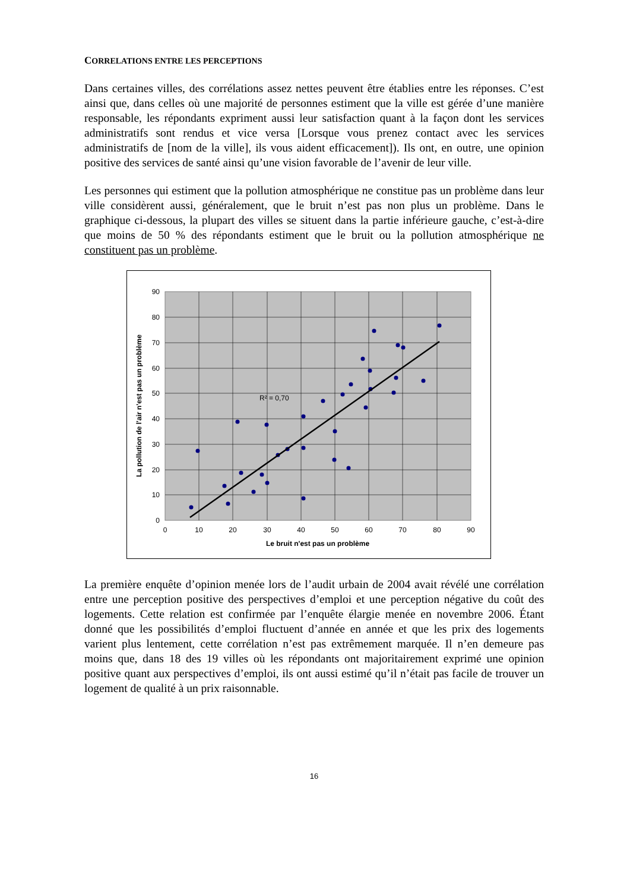CORRELATIONS ENTRE LES PERCEPTIONS
Dans certaines villes, des corrélations assez nettes peuvent être établies entre les réponses. C’est ainsi que, dans celles où une majorité de personnes estiment que la ville est gérée d’une manière responsable, les répondants expriment aussi leur satisfaction quant à la façon dont les services administratifs sont rendus et vice versa [Lorsque vous prenez contact avec les services administratifs de [nom de la ville], ils vous aident efficacement]). Ils ont, en outre, une opinion positive des services de santé ainsi qu’une vision favorable de l’avenir de leur ville.
Les personnes qui estiment que la pollution atmosphérique ne constitue pas un problème dans leur ville considèrent aussi, généralement, que le bruit n’est pas non plus un problème. Dans le graphique ci-dessous, la plupart des villes se situent dans la partie inférieure gauche, c’est-à-dire que moins de 50 % des répondants estiment que le bruit ou la pollution atmosphérique ne constituent pas un problème.
R² = 0,70
0
10
20
30
40
50
60
70
80
90
0
10
20
30
40
50
60
70
80
90
Le bruit n'est pas un problème
La pollution de l'air n'est pas un problème
La première enquête d’opinion menée lors de l’audit urbain de 2004 avait révélé une corrélation entre une perception positive des perspectives d’emploi et une perception négative du coût des logements. Cette relation est confirmée par l’enquête élargie menée en novembre 2006. Étant donné que les possibilités d’emploi fluctuent d’année en année et que les prix des logements varient plus lentement, cette corrélation n’est pas extrêmement marquée. Il n’en demeure pas moins que, dans 18 des 19 villes où les répondants ont majoritairement exprimé une opinion positive quant aux perspectives d’emploi, ils ont aussi estimé qu’il n’était pas facile de trouver un logement de qualité à un prix raisonnable.
16